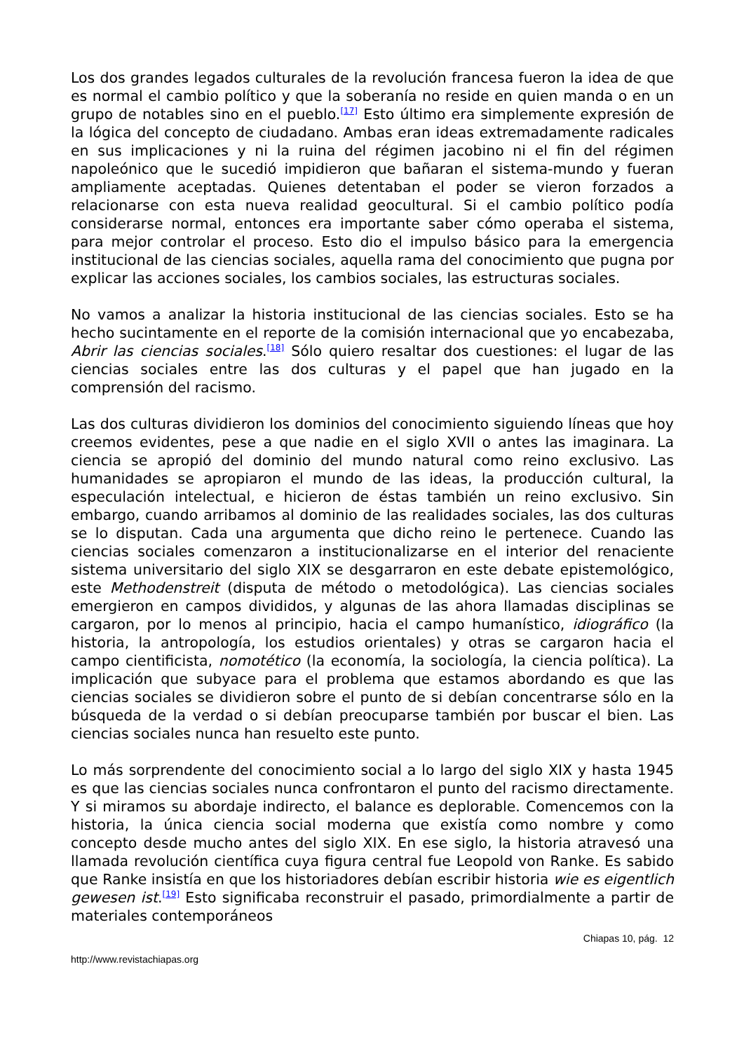Los dos grandes legados culturales de la revolución francesa fueron la idea de que es normal el cambio político y que la soberanía no reside en quien manda o en un grupo de notables sino en el pueblo.<sup>[17]</sup> Esto último era simplemente expresión de la lógica del concepto de ciudadano. Ambas eran ideas extremadamente radicales en sus implicaciones y ni la ruina del régimen jacobino ni el fin del régimen napoleónico que le sucedió impidieron que bañaran el sistema-mundo y fueran ampliamente aceptadas. Quienes detentaban el poder se vieron forzados a relacionarse con esta nueva realidad geocultural. Si el cambio político podía considerarse normal, entonces era importante saber cómo operaba el sistema, para mejor controlar el proceso. Esto dio el impulso básico para la emergencia institucional de las ciencias sociales, aquella rama del conocimiento que pugna por explicar las acciones sociales, los cambios sociales, las estructuras sociales.
No vamos a analizar la historia institucional de las ciencias sociales. Esto se ha hecho sucintamente en el reporte de la comisión internacional que yo encabezaba, Abrir las ciencias sociales.<sup>[18]</sup> Sólo quiero resaltar dos cuestiones: el lugar de las ciencias sociales entre las dos culturas y el papel que han jugado en la comprensión del racismo.
Las dos culturas dividieron los dominios del conocimiento siguiendo líneas que hoy creemos evidentes, pese a que nadie en el siglo XVII o antes las imaginara. La ciencia se apropió del dominio del mundo natural como reino exclusivo. Las humanidades se apropiaron el mundo de las ideas, la producción cultural, la especulación intelectual, e hicieron de éstas también un reino exclusivo. Sin embargo, cuando arribamos al dominio de las realidades sociales, las dos culturas se lo disputan. Cada una argumenta que dicho reino le pertenece. Cuando las ciencias sociales comenzaron a institucionalizarse en el interior del renaciente sistema universitario del siglo XIX se desgarraron en este debate epistemológico, este Methodenstreit (disputa de método o metodológica). Las ciencias sociales emergieron en campos divididos, y algunas de las ahora llamadas disciplinas se cargaron, por lo menos al principio, hacia el campo humanístico, idiográfico (la historia, la antropología, los estudios orientales) y otras se cargaron hacia el campo cientificista, nomotético (la economía, la sociología, la ciencia política). La implicación que subyace para el problema que estamos abordando es que las ciencias sociales se dividieron sobre el punto de si debían concentrarse sólo en la búsqueda de la verdad o si debían preocuparse también por buscar el bien. Las ciencias sociales nunca han resuelto este punto.
Lo más sorprendente del conocimiento social a lo largo del siglo XIX y hasta 1945 es que las ciencias sociales nunca confrontaron el punto del racismo directamente. Y si miramos su abordaje indirecto, el balance es deplorable. Comencemos con la historia, la única ciencia social moderna que existía como nombre y como concepto desde mucho antes del siglo XIX. En ese siglo, la historia atravesó una llamada revolución científica cuya figura central fue Leopold von Ranke. Es sabido que Ranke insistía en que los historiadores debían escribir historia wie es eigentlich gewesen ist.<sup>[19]</sup> Esto significaba reconstruir el pasado, primordialmente a partir de materiales contemporáneos
Chiapas 10, pág. 12
http://www.revistachiapas.org